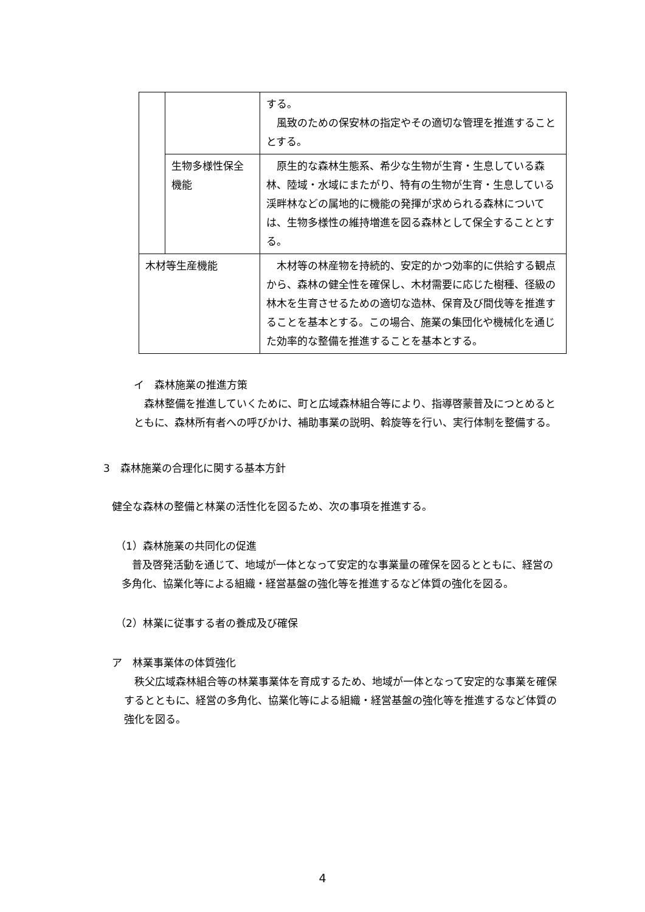| | | する。 風致のための保安林の指定やその適切な管理を推進することとする。 |
| | 生物多様性保全機能 | 原生的な森林生態系、希少な生物が生育・生息している森林、陸域・水域にまたがり、特有の生物が生育・生息している渓畔林などの属地的に機能の発揮が求められる森林については、生物多様性の維持増進を図る森林として保全することとする。 |
| 木材等生産機能 | | 木材等の林産物を持続的、安定的かつ効率的に供給する観点から、森林の健全性を確保し、木材需要に応じた樹種、径級の林木を生育させるための適切な造林、保育及び間伐等を推進することを基本とする。この場合、施業の集団化や機械化を通じた効率的な整備を推進することを基本とする。 |
イ　森林施業の推進方策
　森林整備を推進していくために、町と広域森林組合等により、指導啓蒙普及につとめるとともに、森林所有者への呼びかけ、補助事業の説明、斡旋等を行い、実行体制を整備する。
3　森林施業の合理化に関する基本方針
健全な森林の整備と林業の活性化を図るため、次の事項を推進する。
（1）森林施業の共同化の促進
　普及啓発活動を通じて、地域が一体となって安定的な事業量の確保を図るとともに、経営の多角化、協業化等による組織・経営基盤の強化等を推進するなど体質の強化を図る。
（2）林業に従事する者の養成及び確保
ア　林業事業体の体質強化
　秩父広域森林組合等の林業事業体を育成するため、地域が一体となって安定的な事業を確保するとともに、経営の多角化、協業化等による組織・経営基盤の強化等を推進するなど体質の強化を図る。
4